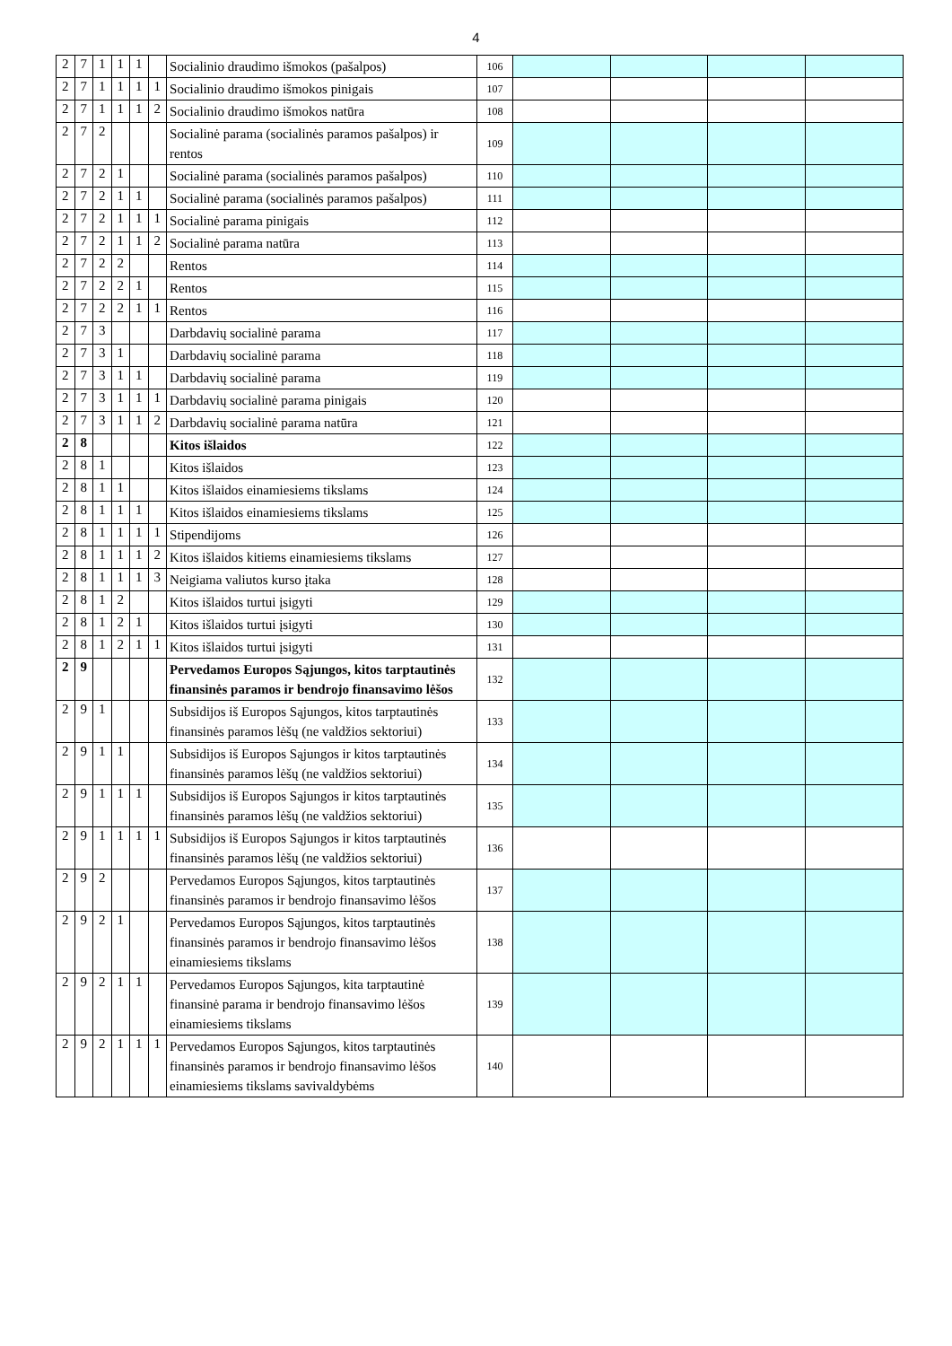4
| 2 | 7 | 1 | 1 | 1 | | Socialinio draudimo išmokos (pašalpos) | 106 | | | | |
| 2 | 7 | 1 | 1 | 1 | 1 | Socialinio draudimo išmokos pinigais | 107 | | | | |
| 2 | 7 | 1 | 1 | 1 | 2 | Socialinio draudimo išmokos natūra | 108 | | | | |
| 2 | 7 | 2 | | | | Socialinė parama (socialinės paramos pašalpos) ir rentos | 109 | | | | |
| 2 | 7 | 2 | 1 | | | Socialinė parama (socialinės paramos pašalpos) | 110 | | | | |
| 2 | 7 | 2 | 1 | 1 | | Socialinė parama (socialinės paramos pašalpos) | 111 | | | | |
| 2 | 7 | 2 | 1 | 1 | 1 | Socialinė parama pinigais | 112 | | | | |
| 2 | 7 | 2 | 1 | 1 | 2 | Socialinė parama natūra | 113 | | | | |
| 2 | 7 | 2 | 2 | | | Rentos | 114 | | | | |
| 2 | 7 | 2 | 2 | 1 | | Rentos | 115 | | | | |
| 2 | 7 | 2 | 2 | 1 | 1 | Rentos | 116 | | | | |
| 2 | 7 | 3 | | | | Darbdavių socialinė parama | 117 | | | | |
| 2 | 7 | 3 | 1 | | | Darbdavių socialinė parama | 118 | | | | |
| 2 | 7 | 3 | 1 | 1 | | Darbdavių socialinė parama | 119 | | | | |
| 2 | 7 | 3 | 1 | 1 | 1 | Darbdavių socialinė parama pinigais | 120 | | | | |
| 2 | 7 | 3 | 1 | 1 | 2 | Darbdavių socialinė parama natūra | 121 | | | | |
| 2 | 8 | | | | | Kitos išlaidos | 122 | | | | |
| 2 | 8 | 1 | | | | Kitos išlaidos | 123 | | | | |
| 2 | 8 | 1 | 1 | | | Kitos išlaidos einamiesiems tikslams | 124 | | | | |
| 2 | 8 | 1 | 1 | 1 | | Kitos išlaidos einamiesiems tikslams | 125 | | | | |
| 2 | 8 | 1 | 1 | 1 | 1 | Stipendijoms | 126 | | | | |
| 2 | 8 | 1 | 1 | 1 | 2 | Kitos išlaidos kitiems einamiesiems tikslams | 127 | | | | |
| 2 | 8 | 1 | 1 | 1 | 3 | Neigiama valiutos kurso įtaka | 128 | | | | |
| 2 | 8 | 1 | 2 | | | Kitos išlaidos turtui įsigyti | 129 | | | | |
| 2 | 8 | 1 | 2 | 1 | | Kitos išlaidos turtui įsigyti | 130 | | | | |
| 2 | 8 | 1 | 2 | 1 | 1 | Kitos išlaidos turtui įsigyti | 131 | | | | |
| 2 | 9 | | | | | Pervedamos Europos Sąjungos, kitos tarptautinės finansinės paramos ir bendrojo finansavimo lėšos | 132 | | | | |
| 2 | 9 | 1 | | | | Subsidijos iš Europos Sąjungos, kitos tarptautinės finansinės paramos lėšų (ne valdžios sektoriui) | 133 | | | | |
| 2 | 9 | 1 | 1 | | | Subsidijos iš Europos Sąjungos ir kitos tarptautinės finansinės paramos lėšų (ne valdžios sektoriui) | 134 | | | | |
| 2 | 9 | 1 | 1 | 1 | | Subsidijos iš Europos Sąjungos ir kitos tarptautinės finansinės paramos lėšų (ne valdžios sektoriui) | 135 | | | | |
| 2 | 9 | 1 | 1 | 1 | 1 | Subsidijos iš Europos Sąjungos ir kitos tarptautinės finansinės paramos lėšų (ne valdžios sektoriui) | 136 | | | | |
| 2 | 9 | 2 | | | | Pervedamos Europos Sąjungos, kitos tarptautinės finansinės paramos ir bendrojo finansavimo lėšos | 137 | | | | |
| 2 | 9 | 2 | 1 | | | Pervedamos Europos Sąjungos, kitos tarptautinės finansinės paramos ir bendrojo finansavimo lėšos einamiesiems tikslams | 138 | | | | |
| 2 | 9 | 2 | 1 | 1 | | Pervedamos Europos Sąjungos, kita tarptautinė finansinė parama ir bendrojo finansavimo lėšos einamiesiems tikslams | 139 | | | | |
| 2 | 9 | 2 | 1 | 1 | 1 | Pervedamos Europos Sąjungos, kitos tarptautinės finansinės paramos ir bendrojo finansavimo lėšos einamiesiems tikslams savivaldybėms | 140 | | | | |